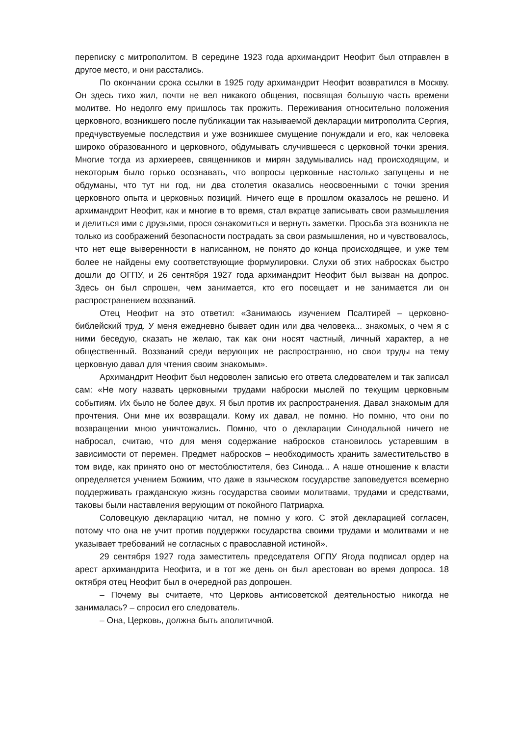переписку с митрополитом. В середине 1923 года архимандрит Неофит был отправлен в другое место, и они расстались.
По окончании срока ссылки в 1925 году архимандрит Неофит возвратился в Москву. Он здесь тихо жил, почти не вел никакого общения, посвящая большую часть времени молитве. Но недолго ему пришлось так прожить. Переживания относительно положения церковного, возникшего после публикации так называемой декларации митрополита Сергия, предчувствуемые последствия и уже возникшее смущение понуждали и его, как человека широко образованного и церковного, обдумывать случившееся с церковной точки зрения. Многие тогда из архиереев, священников и мирян задумывались над происходящим, и некоторым было горько осознавать, что вопросы церковные настолько запущены и не обдуманы, что тут ни год, ни два столетия оказались неосвоенными с точки зрения церковного опыта и церковных позиций. Ничего еще в прошлом оказалось не решено. И архимандрит Неофит, как и многие в то время, стал вкратце записывать свои размышления и делиться ими с друзьями, прося ознакомиться и вернуть заметки. Просьба эта возникла не только из соображений безопасности пострадать за свои размышления, но и чувствовалось, что нет еще выверенности в написанном, не понято до конца происходящее, и уже тем более не найдены ему соответствующие формулировки. Слухи об этих набросках быстро дошли до ОГПУ, и 26 сентября 1927 года архимандрит Неофит был вызван на допрос. Здесь он был спрошен, чем занимается, кто его посещает и не занимается ли он распространением воззваний.
Отец Неофит на это ответил: «Занимаюсь изучением Псалтирей – церковно-библейский труд. У меня ежедневно бывает один или два человека... знакомых, о чем я с ними беседую, сказать не желаю, так как они носят частный, личный характер, а не общественный. Воззваний среди верующих не распространяю, но свои труды на тему церковную давал для чтения своим знакомым».
Архимандрит Неофит был недоволен записью его ответа следователем и так записал сам: «Не могу назвать церковными трудами наброски мыслей по текущим церковным событиям. Их было не более двух. Я был против их распространения. Давал знакомым для прочтения. Они мне их возвращали. Кому их давал, не помню. Но помню, что они по возвращении мною уничтожались. Помню, что о декларации Синодальной ничего не набросал, считаю, что для меня содержание набросков становилось устаревшим в зависимости от перемен. Предмет набросков – необходимость хранить заместительство в том виде, как принято оно от местоблюстителя, без Синода... А наше отношение к власти определяется учением Божиим, что даже в языческом государстве заповедуется всемерно поддерживать гражданскую жизнь государства своими молитвами, трудами и средствами, таковы были наставления верующим от покойного Патриарха.
Соловецкую декларацию читал, не помню у кого. С этой декларацией согласен, потому что она не учит против поддержки государства своими трудами и молитвами и не указывает требований не согласных с православной истиной».
29 сентября 1927 года заместитель председателя ОГПУ Ягода подписал ордер на арест архимандрита Неофита, и в тот же день он был арестован во время допроса. 18 октября отец Неофит был в очередной раз допрошен.
– Почему вы считаете, что Церковь антисоветской деятельностью никогда не занималась? – спросил его следователь.
– Она, Церковь, должна быть аполитичной.